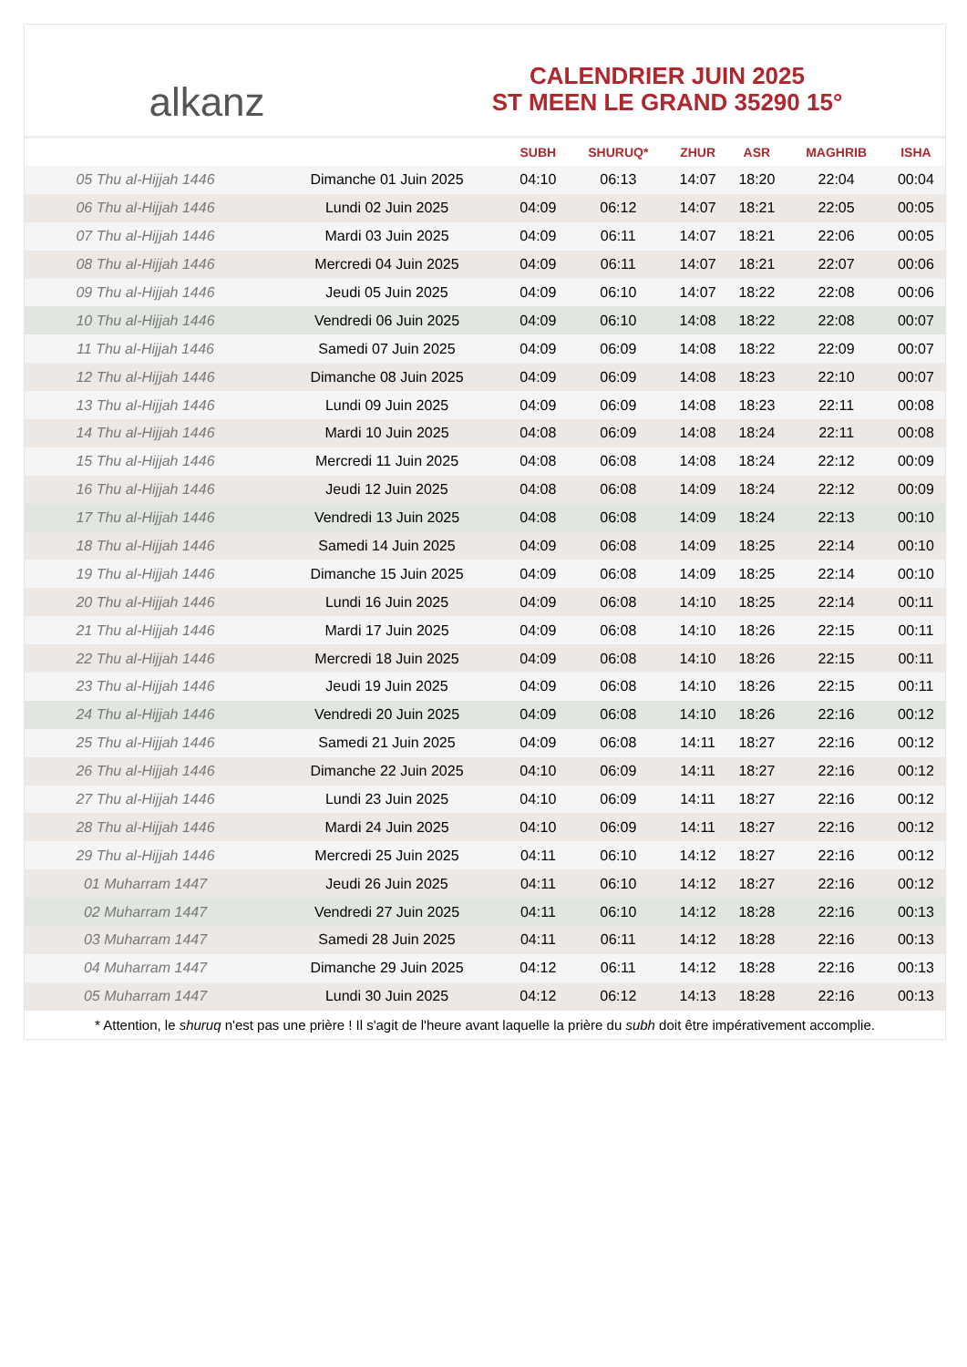alkanz
CALENDRIER JUIN 2025
ST MEEN LE GRAND 35290 15°
| | | SUBH | SHURUQ* | ZHUR | ASR | MAGHRIB | ISHA |
| --- | --- | --- | --- | --- | --- | --- | --- |
| 05 Thu al-Hijjah 1446 | Dimanche 01 Juin 2025 | 04:10 | 06:13 | 14:07 | 18:20 | 22:04 | 00:04 |
| 06 Thu al-Hijjah 1446 | Lundi 02 Juin 2025 | 04:09 | 06:12 | 14:07 | 18:21 | 22:05 | 00:05 |
| 07 Thu al-Hijjah 1446 | Mardi 03 Juin 2025 | 04:09 | 06:11 | 14:07 | 18:21 | 22:06 | 00:05 |
| 08 Thu al-Hijjah 1446 | Mercredi 04 Juin 2025 | 04:09 | 06:11 | 14:07 | 18:21 | 22:07 | 00:06 |
| 09 Thu al-Hijjah 1446 | Jeudi 05 Juin 2025 | 04:09 | 06:10 | 14:07 | 18:22 | 22:08 | 00:06 |
| 10 Thu al-Hijjah 1446 | Vendredi 06 Juin 2025 | 04:09 | 06:10 | 14:08 | 18:22 | 22:08 | 00:07 |
| 11 Thu al-Hijjah 1446 | Samedi 07 Juin 2025 | 04:09 | 06:09 | 14:08 | 18:22 | 22:09 | 00:07 |
| 12 Thu al-Hijjah 1446 | Dimanche 08 Juin 2025 | 04:09 | 06:09 | 14:08 | 18:23 | 22:10 | 00:07 |
| 13 Thu al-Hijjah 1446 | Lundi 09 Juin 2025 | 04:09 | 06:09 | 14:08 | 18:23 | 22:11 | 00:08 |
| 14 Thu al-Hijjah 1446 | Mardi 10 Juin 2025 | 04:08 | 06:09 | 14:08 | 18:24 | 22:11 | 00:08 |
| 15 Thu al-Hijjah 1446 | Mercredi 11 Juin 2025 | 04:08 | 06:08 | 14:08 | 18:24 | 22:12 | 00:09 |
| 16 Thu al-Hijjah 1446 | Jeudi 12 Juin 2025 | 04:08 | 06:08 | 14:09 | 18:24 | 22:12 | 00:09 |
| 17 Thu al-Hijjah 1446 | Vendredi 13 Juin 2025 | 04:08 | 06:08 | 14:09 | 18:24 | 22:13 | 00:10 |
| 18 Thu al-Hijjah 1446 | Samedi 14 Juin 2025 | 04:09 | 06:08 | 14:09 | 18:25 | 22:14 | 00:10 |
| 19 Thu al-Hijjah 1446 | Dimanche 15 Juin 2025 | 04:09 | 06:08 | 14:09 | 18:25 | 22:14 | 00:10 |
| 20 Thu al-Hijjah 1446 | Lundi 16 Juin 2025 | 04:09 | 06:08 | 14:10 | 18:25 | 22:14 | 00:11 |
| 21 Thu al-Hijjah 1446 | Mardi 17 Juin 2025 | 04:09 | 06:08 | 14:10 | 18:26 | 22:15 | 00:11 |
| 22 Thu al-Hijjah 1446 | Mercredi 18 Juin 2025 | 04:09 | 06:08 | 14:10 | 18:26 | 22:15 | 00:11 |
| 23 Thu al-Hijjah 1446 | Jeudi 19 Juin 2025 | 04:09 | 06:08 | 14:10 | 18:26 | 22:15 | 00:11 |
| 24 Thu al-Hijjah 1446 | Vendredi 20 Juin 2025 | 04:09 | 06:08 | 14:10 | 18:26 | 22:16 | 00:12 |
| 25 Thu al-Hijjah 1446 | Samedi 21 Juin 2025 | 04:09 | 06:08 | 14:11 | 18:27 | 22:16 | 00:12 |
| 26 Thu al-Hijjah 1446 | Dimanche 22 Juin 2025 | 04:10 | 06:09 | 14:11 | 18:27 | 22:16 | 00:12 |
| 27 Thu al-Hijjah 1446 | Lundi 23 Juin 2025 | 04:10 | 06:09 | 14:11 | 18:27 | 22:16 | 00:12 |
| 28 Thu al-Hijjah 1446 | Mardi 24 Juin 2025 | 04:10 | 06:09 | 14:11 | 18:27 | 22:16 | 00:12 |
| 29 Thu al-Hijjah 1446 | Mercredi 25 Juin 2025 | 04:11 | 06:10 | 14:12 | 18:27 | 22:16 | 00:12 |
| 01 Muharram 1447 | Jeudi 26 Juin 2025 | 04:11 | 06:10 | 14:12 | 18:27 | 22:16 | 00:12 |
| 02 Muharram 1447 | Vendredi 27 Juin 2025 | 04:11 | 06:10 | 14:12 | 18:28 | 22:16 | 00:13 |
| 03 Muharram 1447 | Samedi 28 Juin 2025 | 04:11 | 06:11 | 14:12 | 18:28 | 22:16 | 00:13 |
| 04 Muharram 1447 | Dimanche 29 Juin 2025 | 04:12 | 06:11 | 14:12 | 18:28 | 22:16 | 00:13 |
| 05 Muharram 1447 | Lundi 30 Juin 2025 | 04:12 | 06:12 | 14:13 | 18:28 | 22:16 | 00:13 |
* Attention, le shuruq n'est pas une prière ! Il s'agit de l'heure avant laquelle la prière du subh doit être impérativement accomplie.